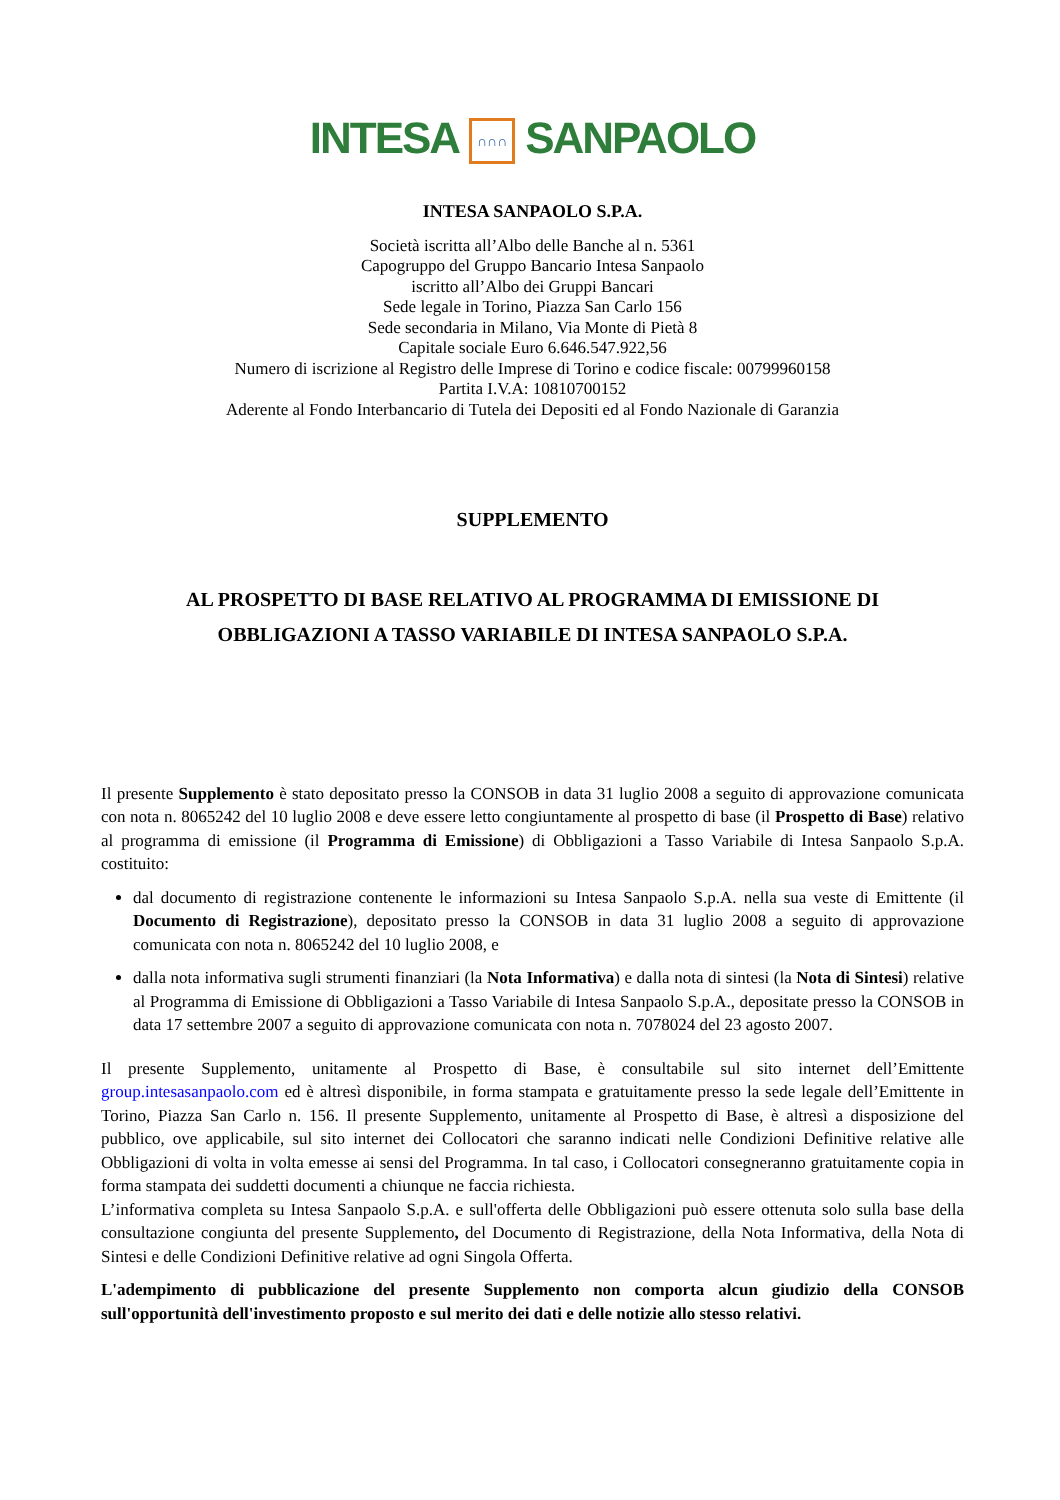INTESA ∩∩∩ SANPAOLO
INTESA SANPAOLO S.P.A.
Società iscritta all’Albo delle Banche al n. 5361
Capogruppo del Gruppo Bancario Intesa Sanpaolo
iscritto all’Albo dei Gruppi Bancari
Sede legale in Torino, Piazza San Carlo 156
Sede secondaria in Milano, Via Monte di Pietà 8
Capitale sociale Euro 6.646.547.922,56
Numero di iscrizione al Registro delle Imprese di Torino e codice fiscale: 00799960158
Partita I.V.A: 10810700152
Aderente al Fondo Interbancario di Tutela dei Depositi ed al Fondo Nazionale di Garanzia
SUPPLEMENTO
AL PROSPETTO DI BASE RELATIVO AL PROGRAMMA DI EMISSIONE DI
OBBLIGAZIONI A TASSO VARIABILE DI INTESA SANPAOLO S.P.A.
Il presente Supplemento è stato depositato presso la CONSOB in data 31 luglio 2008 a seguito di approvazione comunicata con nota n. 8065242 del 10 luglio 2008 e deve essere letto congiuntamente al prospetto di base (il Prospetto di Base) relativo al programma di emissione (il Programma di Emissione) di Obbligazioni a Tasso Variabile di Intesa Sanpaolo S.p.A. costituito:
dal documento di registrazione contenente le informazioni su Intesa Sanpaolo S.p.A. nella sua veste di Emittente (il Documento di Registrazione), depositato presso la CONSOB in data 31 luglio 2008 a seguito di approvazione comunicata con nota n. 8065242 del 10 luglio 2008, e
dalla nota informativa sugli strumenti finanziari (la Nota Informativa) e dalla nota di sintesi (la Nota di Sintesi) relative al Programma di Emissione di Obbligazioni a Tasso Variabile di Intesa Sanpaolo S.p.A., depositate presso la CONSOB in data 17 settembre 2007 a seguito di approvazione comunicata con nota n. 7078024 del 23 agosto 2007.
Il presente Supplemento, unitamente al Prospetto di Base, è consultabile sul sito internet dell’Emittente group.intesasanpaolo.com ed è altresì disponibile, in forma stampata e gratuitamente presso la sede legale dell’Emittente in Torino, Piazza San Carlo n. 156. Il presente Supplemento, unitamente al Prospetto di Base, è altresì a disposizione del pubblico, ove applicabile, sul sito internet dei Collocatori che saranno indicati nelle Condizioni Definitive relative alle Obbligazioni di volta in volta emesse ai sensi del Programma. In tal caso, i Collocatori consegneranno gratuitamente copia in forma stampata dei suddetti documenti a chiunque ne faccia richiesta.
L’informativa completa su Intesa Sanpaolo S.p.A. e sull'offerta delle Obbligazioni può essere ottenuta solo sulla base della consultazione congiunta del presente Supplemento, del Documento di Registrazione, della Nota Informativa, della Nota di Sintesi e delle Condizioni Definitive relative ad ogni Singola Offerta.
L'adempimento di pubblicazione del presente Supplemento non comporta alcun giudizio della CONSOB sull'opportunità dell'investimento proposto e sul merito dei dati e delle notizie allo stesso relativi.